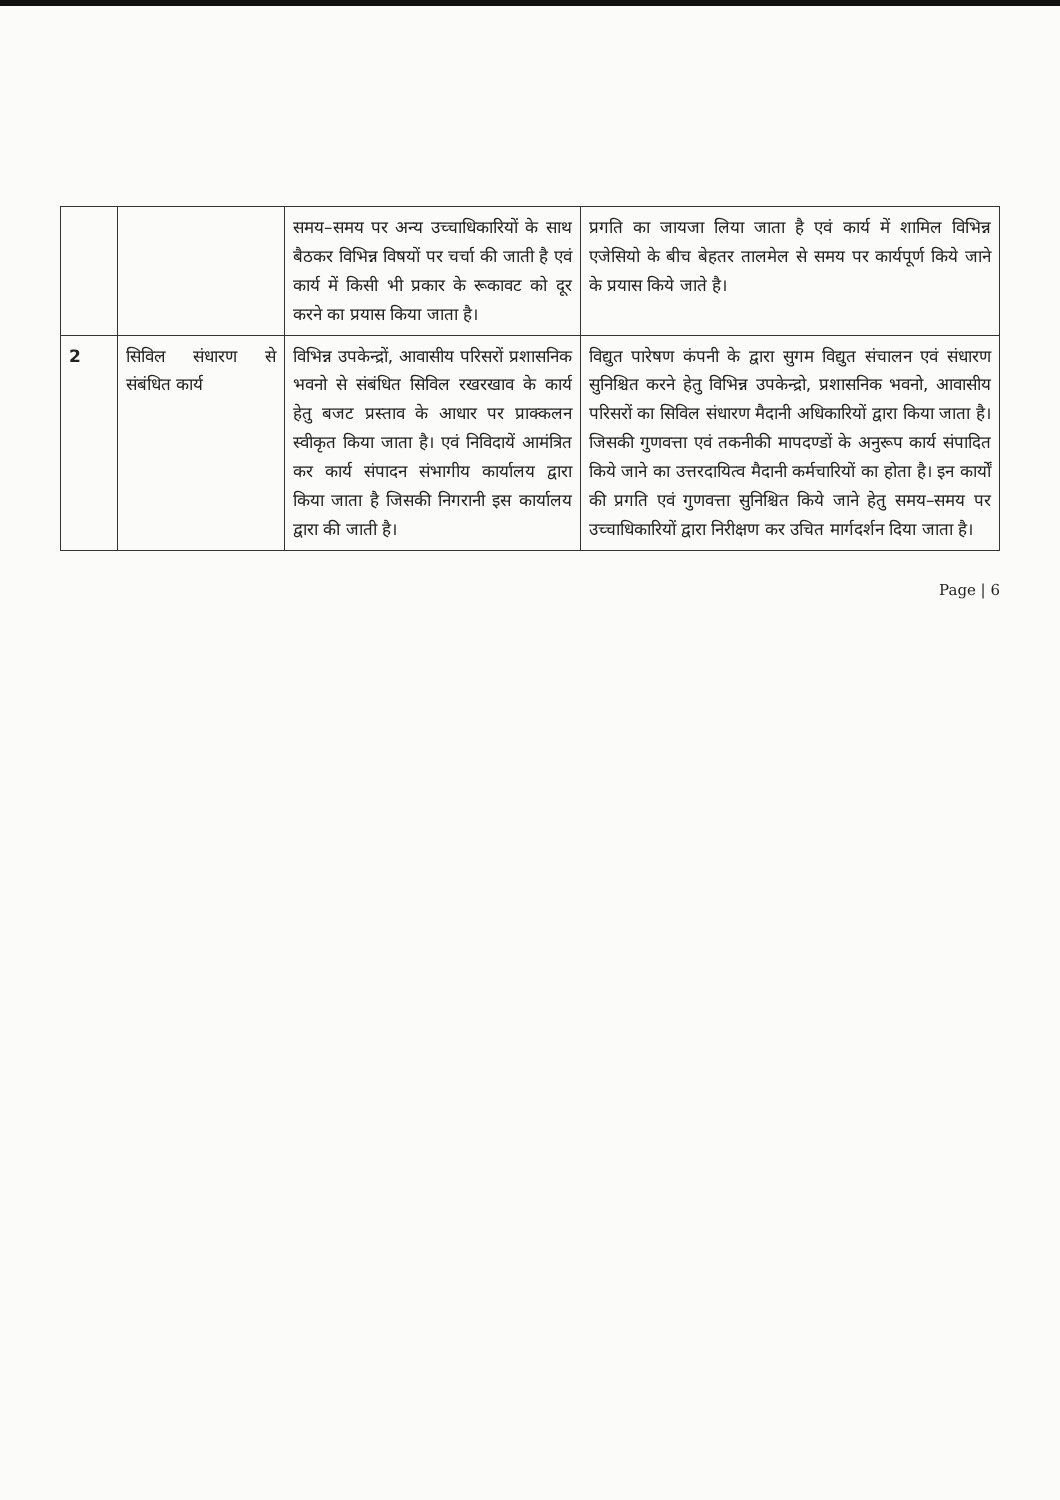| | | समय–समय पर अन्य उच्चाधिकारियों के साथ बैठकर विभिन्न विषयों पर चर्चा की जाती है एवं कार्य में किसी भी प्रकार के रूकावट को दूर करने का प्रयास किया जाता है। | प्रगति का जायजा लिया जाता है एवं कार्य में शामिल विभिन्न एजेसियो के बीच बेहतर तालमेल से समय पर कार्यपूर्ण किये जाने के प्रयास किये जाते है। |
| 2 | सिविल संधारण से संबंधित कार्य | विभिन्न उपकेन्द्रों, आवासीय परिसरों प्रशासनिक भवनो से संबंधित सिविल रखरखाव के कार्य हेतु बजट प्रस्ताव के आधार पर प्राक्कलन स्वीकृत किया जाता है। एवं निविदायें आमंत्रित कर कार्य संपादन संभागीय कार्यालय द्वारा किया जाता है जिसकी निगरानी इस कार्यालय द्वारा की जाती है। | विद्युत पारेषण कंपनी के द्वारा सुगम विद्युत संचालन एवं संधारण सुनिश्चित करने हेतु विभिन्न उपकेन्द्रो, प्रशासनिक भवनो, आवासीय परिसरों का सिविल संधारण मैदानी अधिकारियों द्वारा किया जाता है। जिसकी गुणवत्ता एवं तकनीकी मापदण्डों के अनुरूप कार्य संपादित किये जाने का उत्तरदायित्व मैदानी कर्मचारियों का होता है। इन कार्यों की प्रगति एवं गुणवत्ता सुनिश्चित किये जाने हेतु समय–समय पर उच्चाधिकारियों द्वारा निरीक्षण कर उचित मार्गदर्शन दिया जाता है। |
Page | 6